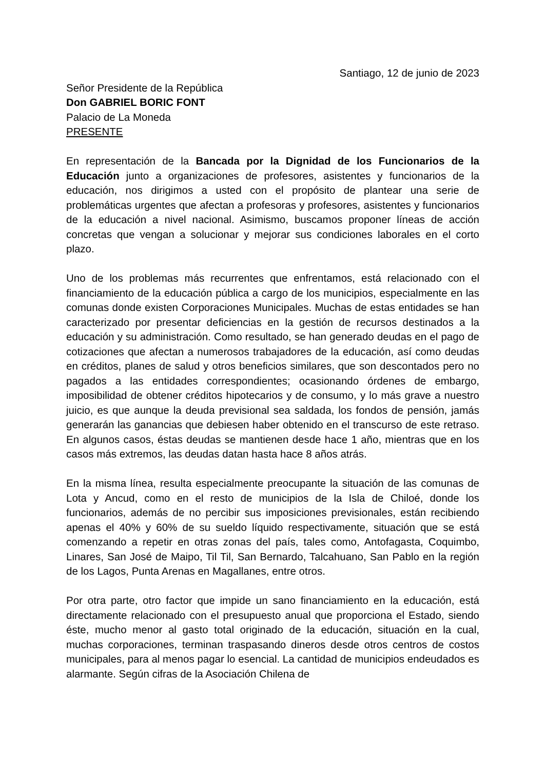Santiago, 12 de junio de 2023
Señor Presidente de la República
Don GABRIEL BORIC FONT
Palacio de La Moneda
PRESENTE
En representación de la Bancada por la Dignidad de los Funcionarios de la Educación junto a organizaciones de profesores, asistentes y funcionarios de la educación, nos dirigimos a usted con el propósito de plantear una serie de problemáticas urgentes que afectan a profesoras y profesores, asistentes y funcionarios de la educación a nivel nacional. Asimismo, buscamos proponer líneas de acción concretas que vengan a solucionar y mejorar sus condiciones laborales en el corto plazo.
Uno de los problemas más recurrentes que enfrentamos, está relacionado con el financiamiento de la educación pública a cargo de los municipios, especialmente en las comunas donde existen Corporaciones Municipales. Muchas de estas entidades se han caracterizado por presentar deficiencias en la gestión de recursos destinados a la educación y su administración. Como resultado, se han generado deudas en el pago de cotizaciones que afectan a numerosos trabajadores de la educación, así como deudas en créditos, planes de salud y otros beneficios similares, que son descontados pero no pagados a las entidades correspondientes; ocasionando órdenes de embargo, imposibilidad de obtener créditos hipotecarios y de consumo, y lo más grave a nuestro juicio, es que aunque la deuda previsional sea saldada, los fondos de pensión, jamás generarán las ganancias que debiesen haber obtenido en el transcurso de este retraso. En algunos casos, éstas deudas se mantienen desde hace 1 año, mientras que en los casos más extremos, las deudas datan hasta hace 8 años atrás.
En la misma línea, resulta especialmente preocupante la situación de las comunas de Lota y Ancud, como en el resto de municipios de la Isla de Chiloé, donde los funcionarios, además de no percibir sus imposiciones previsionales, están recibiendo apenas el 40% y 60% de su sueldo líquido respectivamente, situación que se está comenzando a repetir en otras zonas del país, tales como, Antofagasta, Coquimbo, Linares, San José de Maipo, Til Til, San Bernardo, Talcahuano, San Pablo en la región de los Lagos, Punta Arenas en Magallanes, entre otros.
Por otra parte, otro factor que impide un sano financiamiento en la educación, está directamente relacionado con el presupuesto anual que proporciona el Estado, siendo éste, mucho menor al gasto total originado de la educación, situación en la cual, muchas corporaciones, terminan traspasando dineros desde otros centros de costos municipales, para al menos pagar lo esencial. La cantidad de municipios endeudados es alarmante. Según cifras de la Asociación Chilena de